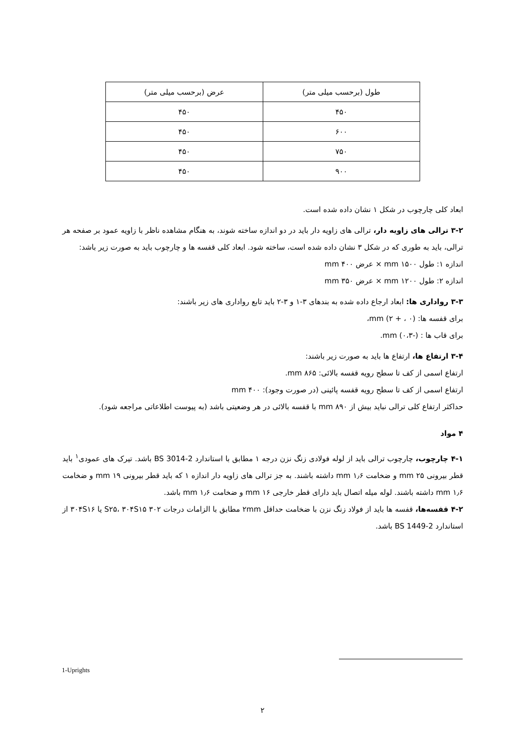| طول (برحسب میلی متر) | عرض (برحسب میلی متر) |
| ۴۵۰ | ۴۵۰ |
| ۶۰۰ | ۴۵۰ |
| ۷۵۰ | ۴۵۰ |
| ۹۰۰ | ۴۵۰ |
ابعاد کلی چارچوب در شکل ۱ نشان داده شده است.
۳-۲ ترالی های زاویه دار، ترالی های زاویه دار باید در دو اندازه ساخته شوند، به هنگام مشاهده ناظر با زاویه عمود بر صفحه هر ترالی، باید به طوری که در شکل ۳ نشان داده شده است، ساخته شود. ابعاد کلی قفسه ها و چارچوب باید به صورت زیر باشد:
اندازه ۱: طول ۱۵۰۰ mm × عرض ۴۰۰ mm
اندازه ۲: طول ۱۲۰۰ mm × عرض ۳۵۰ mm
۳-۳ رواداری ها: ابعاد ارجاع داده شده به بندهای ۳-۱ و ۳-۲ باید تابع رواداری های زیر باشند:
برای قفسه ها: mm (۲ + ، ۰)،
برای قاب ها : mm (۰،۳-).
۳-۴ ارتفاع ها، ارتفاع ها باید به صورت زیر باشند:
ارتفاع اسمی از کف تا سطح رویه قفسه بالائی: ۸۶۵ mm.
ارتفاع اسمی از کف تا سطح رویه قفسه پائینی (در صورت وجود): ۴۰۰ mm
حداکثر ارتفاع کلی ترالی نباید بیش از ۸۹۰ mm با قفسه بالائی در هر وضعیتی باشد (به پیوست اطلاعاتی مراجعه شود).
۴ مواد
۴-۱ چارچوب، چارچوب ترالی باید از لوله فولادی زنگ نزن درجه ۱ مطابق با استاندارد BS 3014-2 باشد. تیرک های عمودی<sup>۱</sup> باید قطر بیرونی ۲۵ mm و ضخامت ۱٫۶ mm داشته باشند. به جز ترالی های زاویه دار اندازه ۱ که باید قطر بیرونی ۱۹ mm و ضخامت ۱٫۶ mm داشته باشند. لوله میله اتصال باید دارای قطر خارجی ۱۶ mm و ضخامت ۱٫۶ mm باشد.
۴-۲ قفسه‌ها، قفسه ها باید از فولاد زنگ نزن با ضخامت حداقل ۲mm مطابق با الزامات درجات ۳۰۲ S۲۵، ۳۰۴S۱۵ یا ۳۰۴S۱۶ از استاندارد BS 1449-2 باشد.
1-Uprights
۲